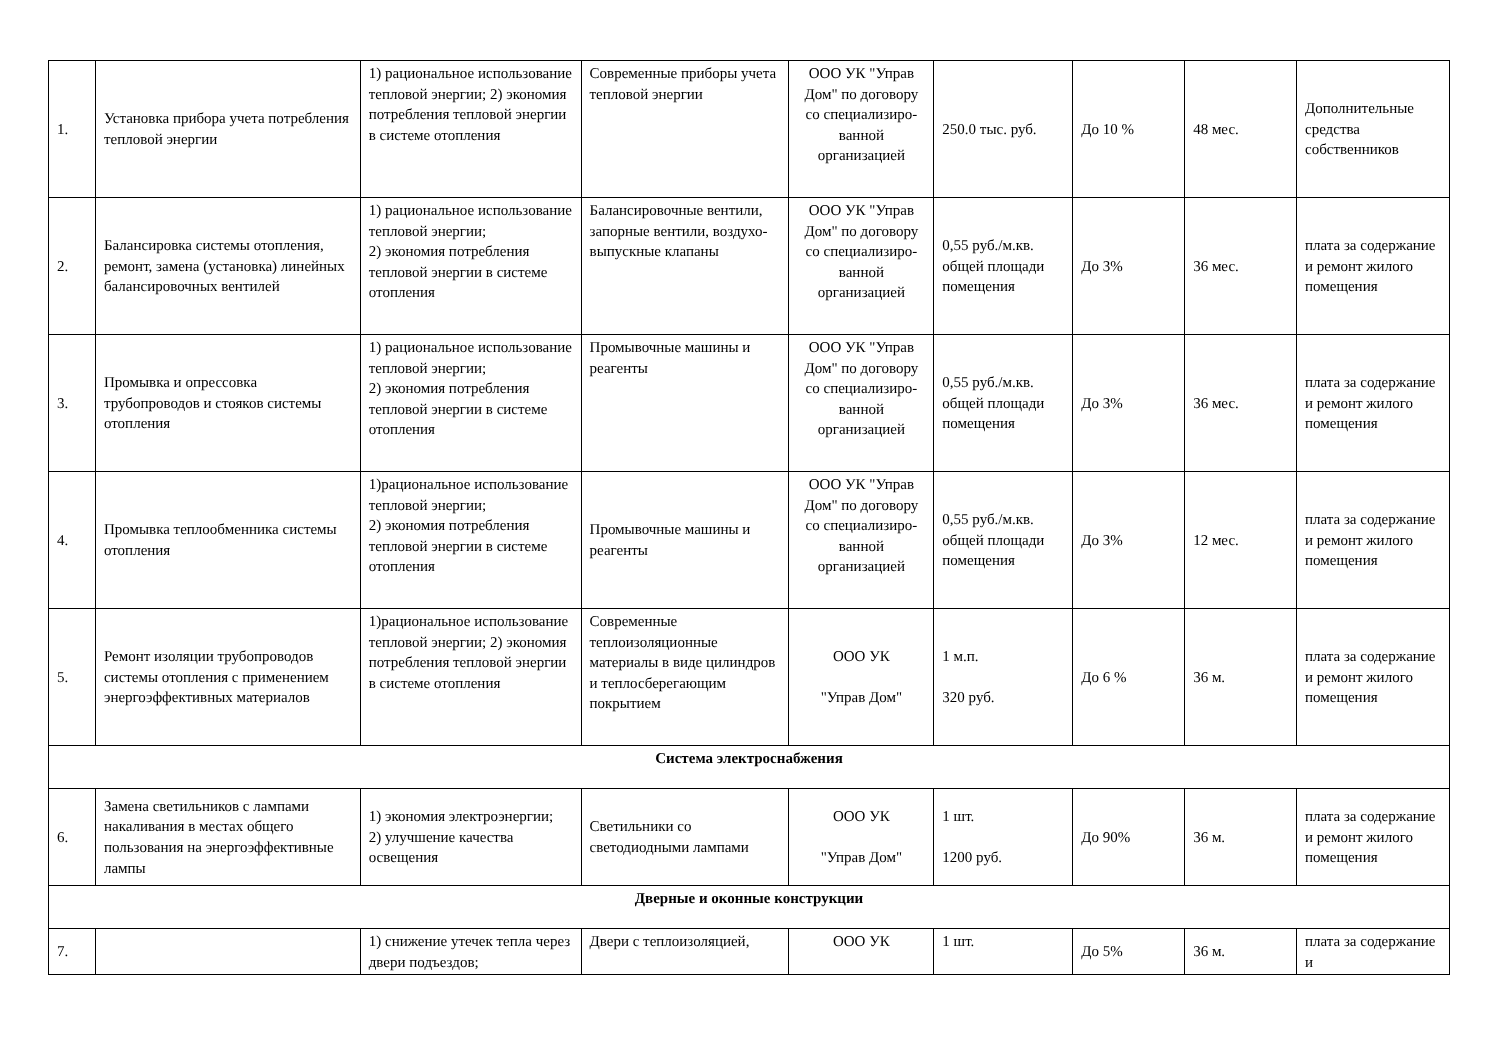| 1. | Установка прибора учета потребления тепловой энергии | 1) рациональное использование тепловой энергии; 2) экономия потребления тепловой энергии в системе отопления | Современные приборы учета тепловой энергии | ООО УК "Управ Дом" по договору со специализиро-ванной организацией | 250.0 тыс. руб. | До 10 % | 48 мес. | Дополнительные средства собственников |
| 2. | Балансировка системы отопления, ремонт, замена (установка) линейных балансировочных вентилей | 1) рациональное использование тепловой энергии; 2) экономия потребления тепловой энергии в системе отопления | Балансировочные вентили, запорные вентили, воздухо-выпускные клапаны | ООО УК "Управ Дом" по договору со специализиро-ванной организацией | 0,55 руб./м.кв. общей площади помещения | До 3% | 36 мес. | плата за содержание и ремонт жилого помещения |
| 3. | Промывка и опрессовка трубопроводов и стояков системы отопления | 1) рациональное использование тепловой энергии; 2) экономия потребления тепловой энергии в системе отопления | Промывочные машины и реагенты | ООО УК "Управ Дом" по договору со специализиро-ванной организацией | 0,55 руб./м.кв. общей площади помещения | До 3% | 36 мес. | плата за содержание и ремонт жилого помещения |
| 4. | Промывка теплообменника системы отопления | 1)рациональное использование тепловой энергии; 2) экономия потребления тепловой энергии в системе отопления | Промывочные машины и реагенты | ООО УК "Управ Дом" по договору со специализиро-ванной организацией | 0,55 руб./м.кв. общей площади помещения | До 3% | 12 мес. | плата за содержание и ремонт жилого помещения |
| 5. | Ремонт изоляции трубопроводов системы отопления с применением энергоэффективных материалов | 1)рациональное использование тепловой энергии; 2) экономия потребления тепловой энергии в системе отопления | Современные теплоизоляционные материалы в виде цилиндров и теплосберегающим покрытием | ООО УК "Управ Дом" | 1 м.п. 320 руб. | До 6 % | 36 м. | плата за содержание и ремонт жилого помещения |
| Система электроснабжения | | | | | | | | |
| 6. | Замена светильников с лампами накаливания в местах общего пользования на энергоэффективные лампы | 1) экономия электроэнергии; 2) улучшение качества освещения | Светильники со светодиодными лампами | ООО УК "Управ Дом" | 1 шт. 1200 руб. | До 90% | 36 м. | плата за содержание и ремонт жилого помещения |
| Дверные и оконные конструкции | | | | | | | | |
| 7. | | 1) снижение утечек тепла через двери подъездов; | Двери с теплоизоляцией, | ООО УК | 1 шт. | До 5% | 36 м. | плата за содержание и |